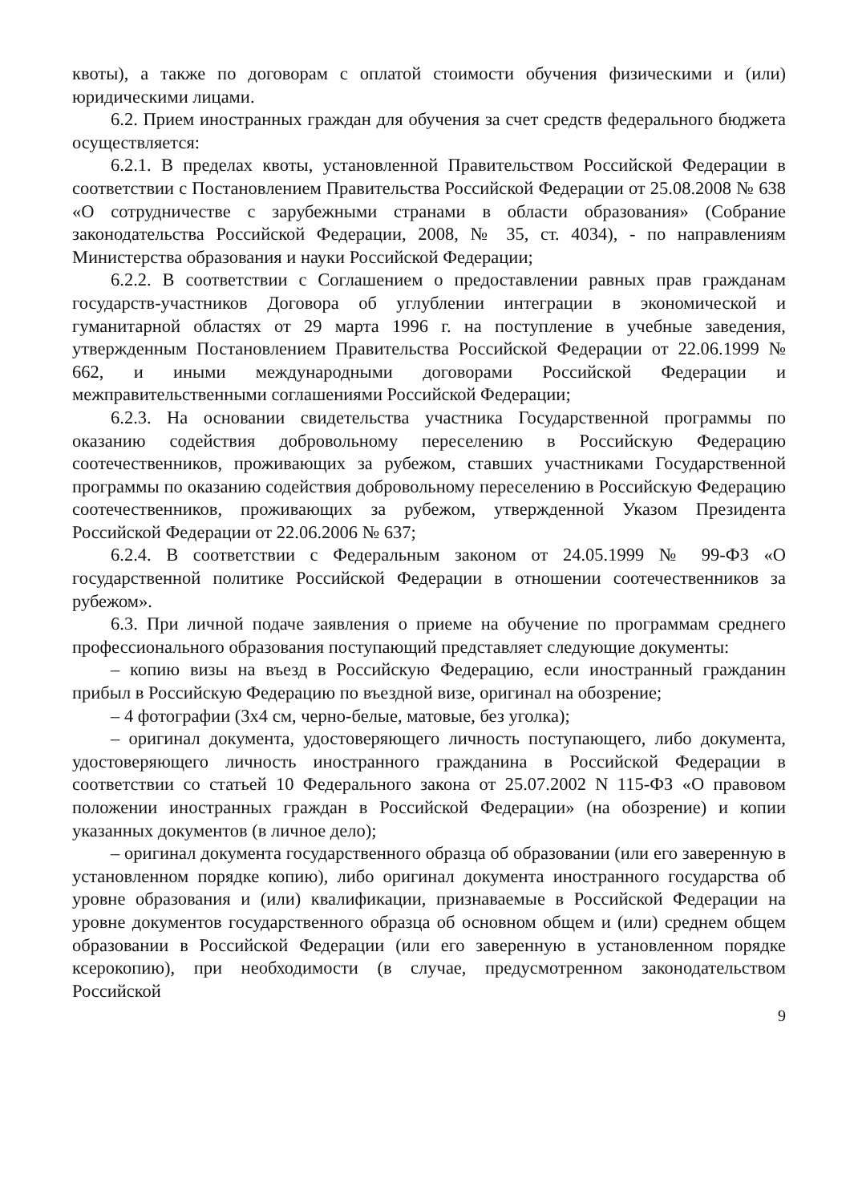квоты), а также по договорам с оплатой стоимости обучения физическими и (или) юридическими лицами.
6.2. Прием иностранных граждан для обучения за счет средств федерального бюджета осуществляется:
6.2.1. В пределах квоты, установленной Правительством Российской Федерации в соответствии с Постановлением Правительства Российской Федерации от 25.08.2008 № 638 «О сотрудничестве с зарубежными странами в области образования» (Собрание законодательства Российской Федерации, 2008, № 35, ст. 4034), - по направлениям Министерства образования и науки Российской Федерации;
6.2.2. В соответствии с Соглашением о предоставлении равных прав гражданам государств-участников Договора об углублении интеграции в экономической и гуманитарной областях от 29 марта 1996 г. на поступление в учебные заведения, утвержденным Постановлением Правительства Российской Федерации от 22.06.1999 № 662, и иными международными договорами Российской Федерации и межправительственными соглашениями Российской Федерации;
6.2.3. На основании свидетельства участника Государственной программы по оказанию содействия добровольному переселению в Российскую Федерацию соотечественников, проживающих за рубежом, ставших участниками Государственной программы по оказанию содействия добровольному переселению в Российскую Федерацию соотечественников, проживающих за рубежом, утвержденной Указом Президента Российской Федерации от 22.06.2006 № 637;
6.2.4. В соответствии с Федеральным законом от 24.05.1999 № 99-ФЗ «О государственной политике Российской Федерации в отношении соотечественников за рубежом».
6.3. При личной подаче заявления о приеме на обучение по программам среднего профессионального образования поступающий представляет следующие документы:
– копию визы на въезд в Российскую Федерацию, если иностранный гражданин прибыл в Российскую Федерацию по въездной визе, оригинал на обозрение;
– 4 фотографии (3х4 см, черно-белые, матовые, без уголка);
– оригинал документа, удостоверяющего личность поступающего, либо документа, удостоверяющего личность иностранного гражданина в Российской Федерации в соответствии со статьей 10 Федерального закона от 25.07.2002 N 115-ФЗ «О правовом положении иностранных граждан в Российской Федерации» (на обозрение) и копии указанных документов (в личное дело);
– оригинал документа государственного образца об образовании (или его заверенную в установленном порядке копию), либо оригинал документа иностранного государства об уровне образования и (или) квалификации, признаваемые в Российской Федерации на уровне документов государственного образца об основном общем и (или) среднем общем образовании в Российской Федерации (или его заверенную в установленном порядке ксерокопию), при необходимости (в случае, предусмотренном законодательством Российской
9